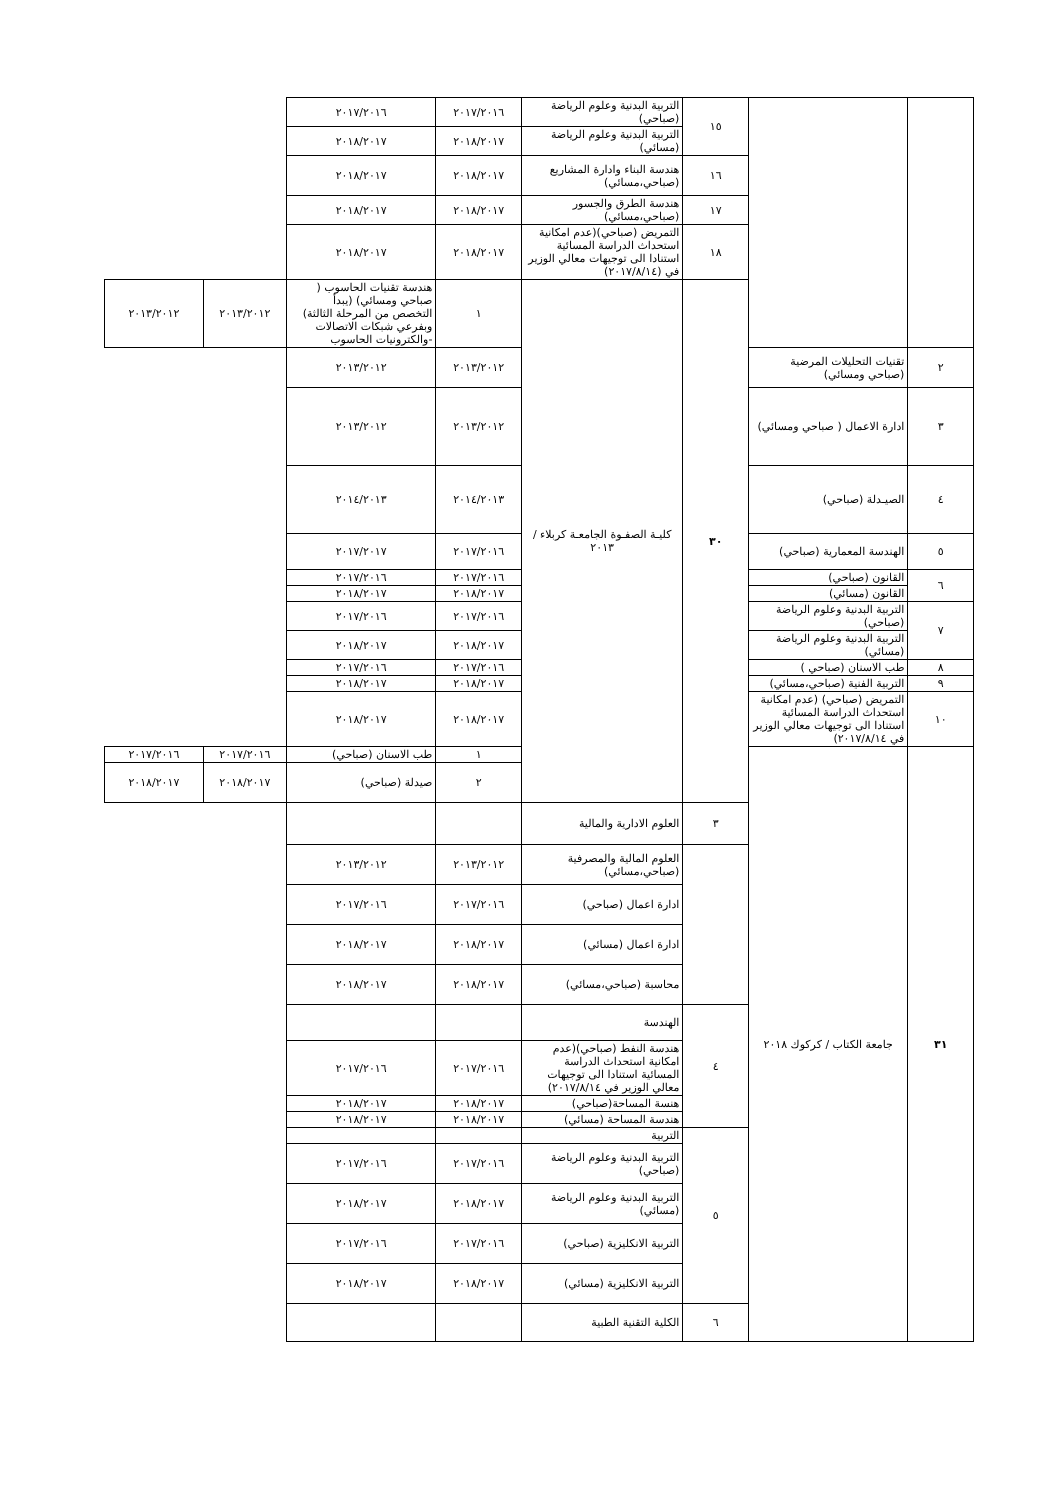| | | ١٥ | التربية البدنية وعلوم الرياضة (صباحي) | ٢٠١٧/٢٠١٦ | ٢٠١٧/٢٠١٦ | | |
| | | | التربية البدنية وعلوم الرياضة (مسائي) | ٢٠١٨/٢٠١٧ | ٢٠١٨/٢٠١٧ | | |
| | | ١٦ | هندسة البناء وادارة المشاريع (صباحي،مسائي) | ٢٠١٨/٢٠١٧ | ٢٠١٨/٢٠١٧ | | |
| | | ١٧ | هندسة الطرق والجسور (صباحي،مسائي) | ٢٠١٨/٢٠١٧ | ٢٠١٨/٢٠١٧ | | |
| | | ١٨ | التمريض (صباحي)(عدم امكانية استحداث الدراسة المسائية استنادا الى توجيهات معالي الوزير في (٢٠١٧/٨/١٤) | ٢٠١٨/٢٠١٧ | ٢٠١٨/٢٠١٧ | | |
| | | ٣٠ | كليـة الصفـوة الجامعـة كربلاء / ٢٠١٣ | ١ | هندسة تقنيات الحاسوب ( صباحي ومسائي) (يبدأ التخصص من المرحلة الثالثة) وبفرعي شبكات الاتصالات -والكترونيات الحاسوب | ٢٠١٣/٢٠١٢ | ٢٠١٣/٢٠١٢ |
| ٢ | تقنيات التحليلات المرضية (صباحي ومسائي) | | | ٢٠١٣/٢٠١٢ | ٢٠١٣/٢٠١٢ | | |
| ٣ | ادارة الاعمال ( صباحي ومسائي) | | | ٢٠١٣/٢٠١٢ | ٢٠١٣/٢٠١٢ | | |
| ٤ | الصيـدلة (صباحي) | | | ٢٠١٤/٢٠١٣ | ٢٠١٤/٢٠١٣ | | |
| ٥ | الهندسة المعمارية (صباحي) | | | ٢٠١٧/٢٠١٦ | ٢٠١٧/٢٠١٧ | | |
| ٦ | القانون (صباحي) | | | ٢٠١٧/٢٠١٦ | ٢٠١٧/٢٠١٦ | | |
| | القانون (مسائي) | | | ٢٠١٨/٢٠١٧ | ٢٠١٨/٢٠١٧ | | |
| ٧ | التربية البدنية وعلوم الرياضة (صباحي) | | | ٢٠١٧/٢٠١٦ | ٢٠١٧/٢٠١٦ | | |
| | التربية البدنية وعلوم الرياضة (مسائي) | | | ٢٠١٨/٢٠١٧ | ٢٠١٨/٢٠١٧ | | |
| ٨ | طب الاسنان (صباحي ) | | | ٢٠١٧/٢٠١٦ | ٢٠١٧/٢٠١٦ | | |
| ٩ | التربية الفنية (صباحي،مسائي) | | | ٢٠١٨/٢٠١٧ | ٢٠١٨/٢٠١٧ | | |
| ١٠ | التمريض (صباحي) (عدم امكانية استحداث الدراسة المسائية استنادا الى توجيهات معالي الوزير في ٢٠١٧/٨/١٤) | | | ٢٠١٨/٢٠١٧ | ٢٠١٨/٢٠١٧ | | |
| ٣١ | جامعة الكتاب / كركوك ٢٠١٨ | | | ١ | طب الاسنان (صباحي) | ٢٠١٧/٢٠١٦ | ٢٠١٧/٢٠١٦ |
| | | | | ٢ | صيدلة (صباحي) | ٢٠١٨/٢٠١٧ | ٢٠١٨/٢٠١٧ |
| | | ٣ | العلوم الادارية والمالية | | | | |
| | | | العلوم المالية والمصرفية (صباحي،مسائي) | ٢٠١٣/٢٠١٢ | ٢٠١٣/٢٠١٢ | | |
| | | | ادارة اعمال (صباحي) | ٢٠١٧/٢٠١٦ | ٢٠١٧/٢٠١٦ | | |
| | | | ادارة اعمال (مسائي) | ٢٠١٨/٢٠١٧ | ٢٠١٨/٢٠١٧ | | |
| | | | محاسبة (صباحي،مسائي) | ٢٠١٨/٢٠١٧ | ٢٠١٨/٢٠١٧ | | |
| | | ٤ | الهندسة | | | | |
| | | | هندسة النفط (صباحي)(عدم امكانية استحداث الدراسة المسائية استنادا الى توجيهات معالي الوزير في ٢٠١٧/٨/١٤) | ٢٠١٧/٢٠١٦ | ٢٠١٧/٢٠١٦ | | |
| | | | هنسة المساحة(صباحي) | ٢٠١٨/٢٠١٧ | ٢٠١٨/٢٠١٧ | | |
| | | | هندسة المساحة (مسائي) | ٢٠١٨/٢٠١٧ | ٢٠١٨/٢٠١٧ | | |
| | | ٥ | التربية | | | | |
| | | | التربية البدنية وعلوم الرياضة (صباحي) | ٢٠١٧/٢٠١٦ | ٢٠١٧/٢٠١٦ | | |
| | | | التربية البدنية وعلوم الرياضة (مسائي) | ٢٠١٨/٢٠١٧ | ٢٠١٨/٢٠١٧ | | |
| | | | التربية الانكليزية (صباحي) | ٢٠١٧/٢٠١٦ | ٢٠١٧/٢٠١٦ | | |
| | | | التربية الانكليزية (مسائي) | ٢٠١٨/٢٠١٧ | ٢٠١٨/٢٠١٧ | | |
| | | ٦ | الكلية التقنية الطبية | | | | |